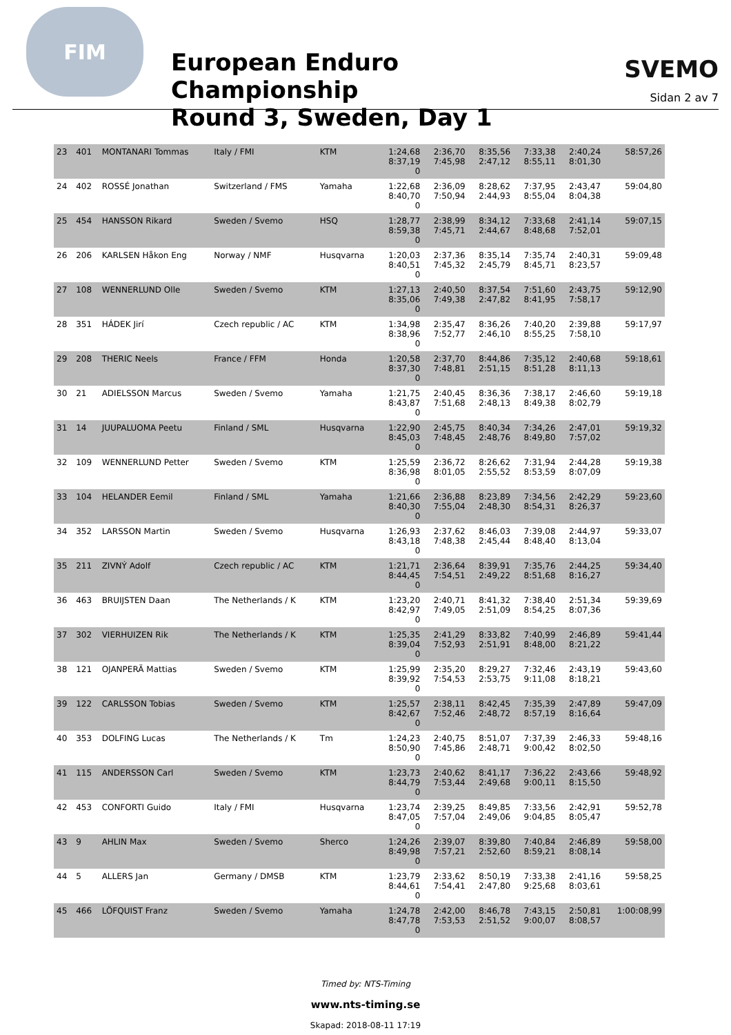FIM
European Enduro Championship
Round 3, Sweden, Day 1
SVEMO
Sidan 2 av 7
| 23 | 401 | MONTANARI Tommas | Italy / FMI | KTM | 1:24,68 8:37,19 0 | 2:36,70 7:45,98 | 8:35,56 2:47,12 | 7:33,38 8:55,11 | 2:40,24 8:01,30 | 58:57,26 |
| 24 | 402 | ROSSÉ Jonathan | Switzerland / FMS | Yamaha | 1:22,68 8:40,70 0 | 2:36,09 7:50,94 | 8:28,62 2:44,93 | 7:37,95 8:55,04 | 2:43,47 8:04,38 | 59:04,80 |
| 25 | 454 | HANSSON Rikard | Sweden / Svemo | HSQ | 1:28,77 8:59,38 0 | 2:38,99 7:45,71 | 8:34,12 2:44,67 | 7:33,68 8:48,68 | 2:41,14 7:52,01 | 59:07,15 |
| 26 | 206 | KARLSEN Håkon Eng | Norway / NMF | Husqvarna | 1:20,03 8:40,51 0 | 2:37,36 7:45,32 | 8:35,14 2:45,79 | 7:35,74 8:45,71 | 2:40,31 8:23,57 | 59:09,48 |
| 27 | 108 | WENNERLUND Olle | Sweden / Svemo | KTM | 1:27,13 8:35,06 0 | 2:40,50 7:49,38 | 8:37,54 2:47,82 | 7:51,60 8:41,95 | 2:43,75 7:58,17 | 59:12,90 |
| 28 | 351 | HÁDEK Jirí | Czech republic / AC | KTM | 1:34,98 8:38,96 0 | 2:35,47 7:52,77 | 8:36,26 2:46,10 | 7:40,20 8:55,25 | 2:39,88 7:58,10 | 59:17,97 |
| 29 | 208 | THERIC Neels | France / FFM | Honda | 1:20,58 8:37,30 0 | 2:37,70 7:48,81 | 8:44,86 2:51,15 | 7:35,12 8:51,28 | 2:40,68 8:11,13 | 59:18,61 |
| 30 | 21 | ADIELSSON Marcus | Sweden / Svemo | Yamaha | 1:21,75 8:43,87 0 | 2:40,45 7:51,68 | 8:36,36 2:48,13 | 7:38,17 8:49,38 | 2:46,60 8:02,79 | 59:19,18 |
| 31 | 14 | JUUPALUOMA Peetu | Finland / SML | Husqvarna | 1:22,90 8:45,03 0 | 2:45,75 7:48,45 | 8:40,34 2:48,76 | 7:34,26 8:49,80 | 2:47,01 7:57,02 | 59:19,32 |
| 32 | 109 | WENNERLUND Petter | Sweden / Svemo | KTM | 1:25,59 8:36,98 0 | 2:36,72 8:01,05 | 8:26,62 2:55,52 | 7:31,94 8:53,59 | 2:44,28 8:07,09 | 59:19,38 |
| 33 | 104 | HELANDER Eemil | Finland / SML | Yamaha | 1:21,66 8:40,30 0 | 2:36,88 7:55,04 | 8:23,89 2:48,30 | 7:34,56 8:54,31 | 2:42,29 8:26,37 | 59:23,60 |
| 34 | 352 | LARSSON Martin | Sweden / Svemo | Husqvarna | 1:26,93 8:43,18 0 | 2:37,62 7:48,38 | 8:46,03 2:45,44 | 7:39,08 8:48,40 | 2:44,97 8:13,04 | 59:33,07 |
| 35 | 211 | ZIVNÝ Adolf | Czech republic / AC | KTM | 1:21,71 8:44,45 0 | 2:36,64 7:54,51 | 8:39,91 2:49,22 | 7:35,76 8:51,68 | 2:44,25 8:16,27 | 59:34,40 |
| 36 | 463 | BRUIJSTEN Daan | The Netherlands / K | KTM | 1:23,20 8:42,97 0 | 2:40,71 7:49,05 | 8:41,32 2:51,09 | 7:38,40 8:54,25 | 2:51,34 8:07,36 | 59:39,69 |
| 37 | 302 | VIERHUIZEN Rik | The Netherlands / K | KTM | 1:25,35 8:39,04 0 | 2:41,29 7:52,93 | 8:33,82 2:51,91 | 7:40,99 8:48,00 | 2:46,89 8:21,22 | 59:41,44 |
| 38 | 121 | OJANPERÄ Mattias | Sweden / Svemo | KTM | 1:25,99 8:39,92 0 | 2:35,20 7:54,53 | 8:29,27 2:53,75 | 7:32,46 9:11,08 | 2:43,19 8:18,21 | 59:43,60 |
| 39 | 122 | CARLSSON Tobias | Sweden / Svemo | KTM | 1:25,57 8:42,67 0 | 2:38,11 7:52,46 | 8:42,45 2:48,72 | 7:35,39 8:57,19 | 2:47,89 8:16,64 | 59:47,09 |
| 40 | 353 | DOLFING Lucas | The Netherlands / K | Tm | 1:24,23 8:50,90 0 | 2:40,75 7:45,86 | 8:51,07 2:48,71 | 7:37,39 9:00,42 | 2:46,33 8:02,50 | 59:48,16 |
| 41 | 115 | ANDERSSON Carl | Sweden / Svemo | KTM | 1:23,73 8:44,79 0 | 2:40,62 7:53,44 | 8:41,17 2:49,68 | 7:36,22 9:00,11 | 2:43,66 8:15,50 | 59:48,92 |
| 42 | 453 | CONFORTI Guido | Italy / FMI | Husqvarna | 1:23,74 8:47,05 0 | 2:39,25 7:57,04 | 8:49,85 2:49,06 | 7:33,56 9:04,85 | 2:42,91 8:05,47 | 59:52,78 |
| 43 | 9 | AHLIN Max | Sweden / Svemo | Sherco | 1:24,26 8:49,98 0 | 2:39,07 7:57,21 | 8:39,80 2:52,60 | 7:40,84 8:59,21 | 2:46,89 8:08,14 | 59:58,00 |
| 44 | 5 | ALLERS Jan | Germany / DMSB | KTM | 1:23,79 8:44,61 0 | 2:33,62 7:54,41 | 8:50,19 2:47,80 | 7:33,38 9:25,68 | 2:41,16 8:03,61 | 59:58,25 |
| 45 | 466 | LÖFQUIST Franz | Sweden / Svemo | Yamaha | 1:24,78 8:47,78 0 | 2:42,00 7:53,53 | 8:46,78 2:51,52 | 7:43,15 9:00,07 | 2:50,81 8:08,57 | 1:00:08,99 |
Timed by: NTS-Timing
www.nts-timing.se
Skapad: 2018-08-11 17:19